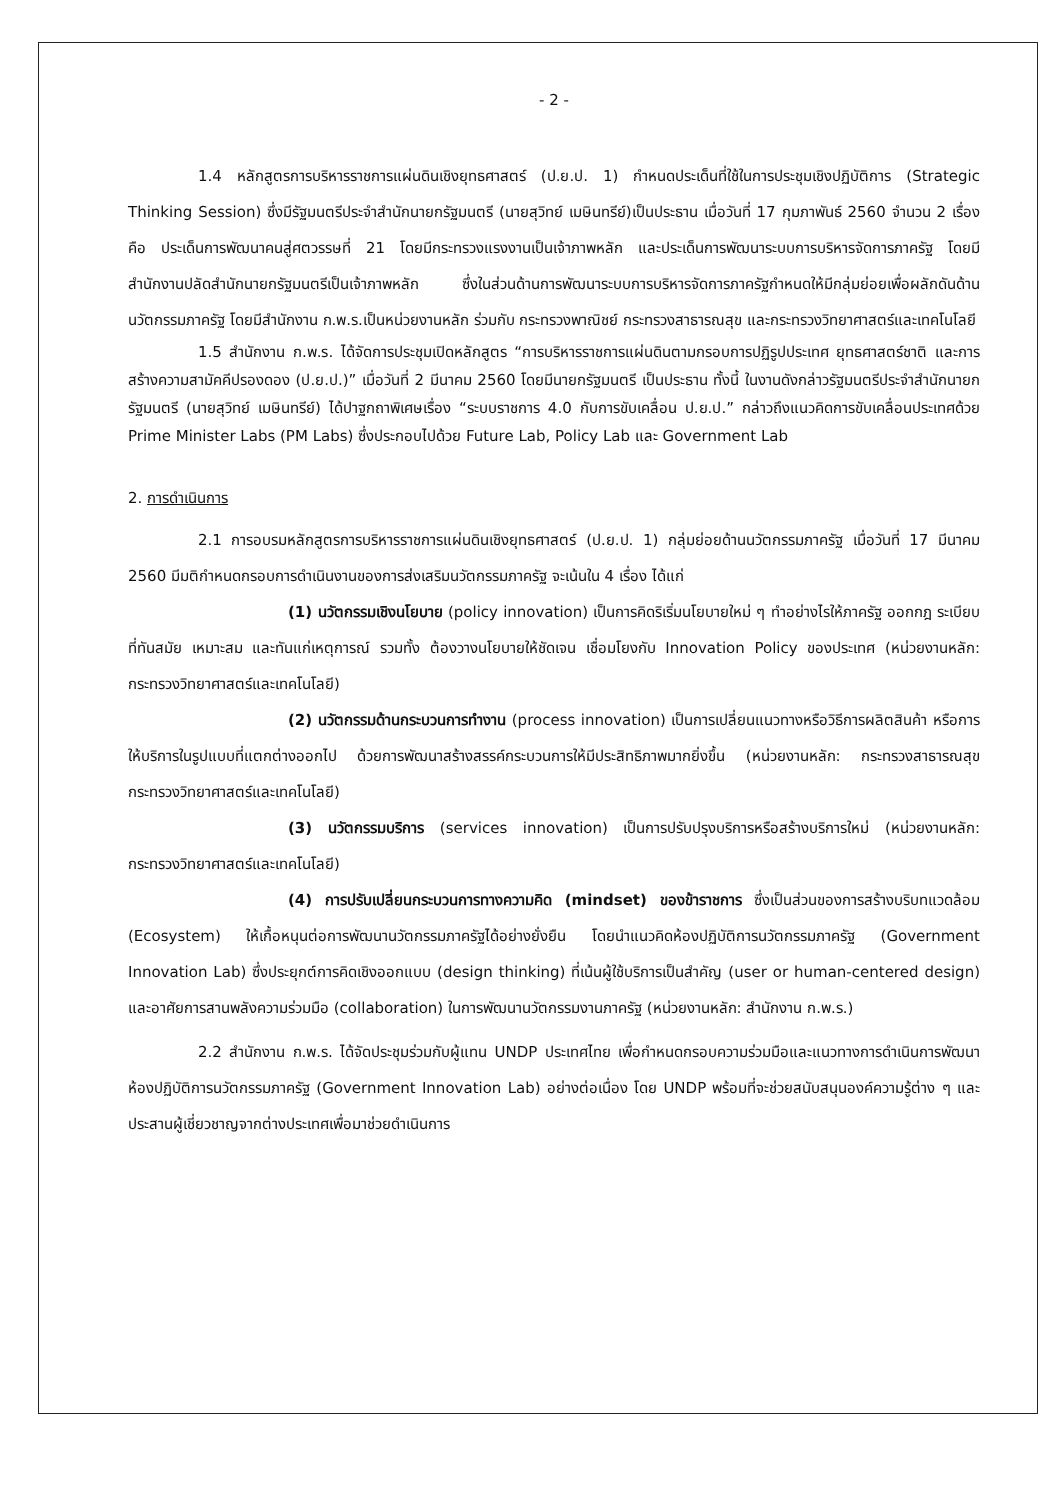- 2 -
1.4 หลักสูตรการบริหารราชการแผ่นดินเชิงยุทธศาสตร์ (ป.ย.ป. 1) กำหนดประเด็นที่ใช้ในการประชุมเชิงปฏิบัติการ (Strategic Thinking Session) ซึ่งมีรัฐมนตรีประจำสำนักนายกรัฐมนตรี (นายสุวิทย์ เมษินทรีย์)เป็นประธาน เมื่อวันที่ 17 กุมภาพันธ์ 2560 จำนวน 2 เรื่อง คือ ประเด็นการพัฒนาคนสู่ศตวรรษที่ 21 โดยมีกระทรวงแรงงานเป็นเจ้าภาพหลัก และประเด็นการพัฒนาระบบการบริหารจัดการภาครัฐ โดยมีสำนักงานปลัดสำนักนายกรัฐมนตรีเป็นเจ้าภาพหลัก ซึ่งในส่วนด้านการพัฒนาระบบการบริหารจัดการภาครัฐกำหนดให้มีกลุ่มย่อยเพื่อผลักดันด้านนวัตกรรมภาครัฐ โดยมีสำนักงาน ก.พ.ร.เป็นหน่วยงานหลัก ร่วมกับ กระทรวงพาณิชย์ กระทรวงสาธารณสุข และกระทรวงวิทยาศาสตร์และเทคโนโลยี
1.5 สำนักงาน ก.พ.ร. ได้จัดการประชุมเปิดหลักสูตร “การบริหารราชการแผ่นดินตามกรอบการปฏิรูปประเทศ ยุทธศาสตร์ชาติ และการสร้างความสามัคคีปรองดอง (ป.ย.ป.)” เมื่อวันที่ 2 มีนาคม 2560 โดยมีนายกรัฐมนตรี เป็นประธาน ทั้งนี้ ในงานดังกล่าวรัฐมนตรีประจำสำนักนายกรัฐมนตรี (นายสุวิทย์ เมษินทรีย์) ได้ปาฐกถาพิเศษเรื่อง “ระบบราชการ 4.0 กับการขับเคลื่อน ป.ย.ป.” กล่าวถึงแนวคิดการขับเคลื่อนประเทศด้วย Prime Minister Labs (PM Labs) ซึ่งประกอบไปด้วย Future Lab, Policy Lab และ Government Lab
2. การดำเนินการ
2.1 การอบรมหลักสูตรการบริหารราชการแผ่นดินเชิงยุทธศาสตร์ (ป.ย.ป. 1) กลุ่มย่อยด้านนวัตกรรมภาครัฐ เมื่อวันที่ 17 มีนาคม 2560 มีมติกำหนดกรอบการดำเนินงานของการส่งเสริมนวัตกรรมภาครัฐ จะเน้นใน 4 เรื่อง ได้แก่
(1) นวัตกรรมเชิงนโยบาย (policy innovation) เป็นการคิดริเริ่มนโยบายใหม่ ๆ ทำอย่างไรให้ภาครัฐ ออกกฎ ระเบียบที่ทันสมัย เหมาะสม และทันแก่เหตุการณ์ รวมทั้ง ต้องวางนโยบายให้ชัดเจน เชื่อมโยงกับ Innovation Policy ของประเทศ (หน่วยงานหลัก: กระทรวงวิทยาศาสตร์และเทคโนโลยี)
(2) นวัตกรรมด้านกระบวนการทำงาน (process innovation) เป็นการเปลี่ยนแนวทางหรือวิธีการผลิตสินค้า หรือการให้บริการในรูปแบบที่แตกต่างออกไป ด้วยการพัฒนาสร้างสรรค์กระบวนการให้มีประสิทธิภาพมากยิ่งขึ้น (หน่วยงานหลัก: กระทรวงสาธารณสุข กระทรวงวิทยาศาสตร์และเทคโนโลยี)
(3) นวัตกรรมบริการ (services innovation) เป็นการปรับปรุงบริการหรือสร้างบริการใหม่ (หน่วยงานหลัก: กระทรวงวิทยาศาสตร์และเทคโนโลยี)
(4) การปรับเปลี่ยนกระบวนการทางความคิด (mindset) ของข้าราชการ ซึ่งเป็นส่วนของการสร้างบริบทแวดล้อม (Ecosystem) ให้เกื้อหนุนต่อการพัฒนานวัตกรรมภาครัฐได้อย่างยั่งยืน โดยนำแนวคิดห้องปฏิบัติการนวัตกรรมภาครัฐ (Government Innovation Lab) ซึ่งประยุกต์การคิดเชิงออกแบบ (design thinking) ที่เน้นผู้ใช้บริการเป็นสำคัญ (user or human-centered design) และอาศัยการสานพลังความร่วมมือ (collaboration) ในการพัฒนานวัตกรรมงานภาครัฐ (หน่วยงานหลัก: สำนักงาน ก.พ.ร.)
2.2 สำนักงาน ก.พ.ร. ได้จัดประชุมร่วมกับผู้แทน UNDP ประเทศไทย เพื่อกำหนดกรอบความร่วมมือและแนวทางการดำเนินการพัฒนาห้องปฏิบัติการนวัตกรรมภาครัฐ (Government Innovation Lab) อย่างต่อเนื่อง โดย UNDP พร้อมที่จะช่วยสนับสนุนองค์ความรู้ต่าง ๆ และประสานผู้เชี่ยวชาญจากต่างประเทศเพื่อมาช่วยดำเนินการ